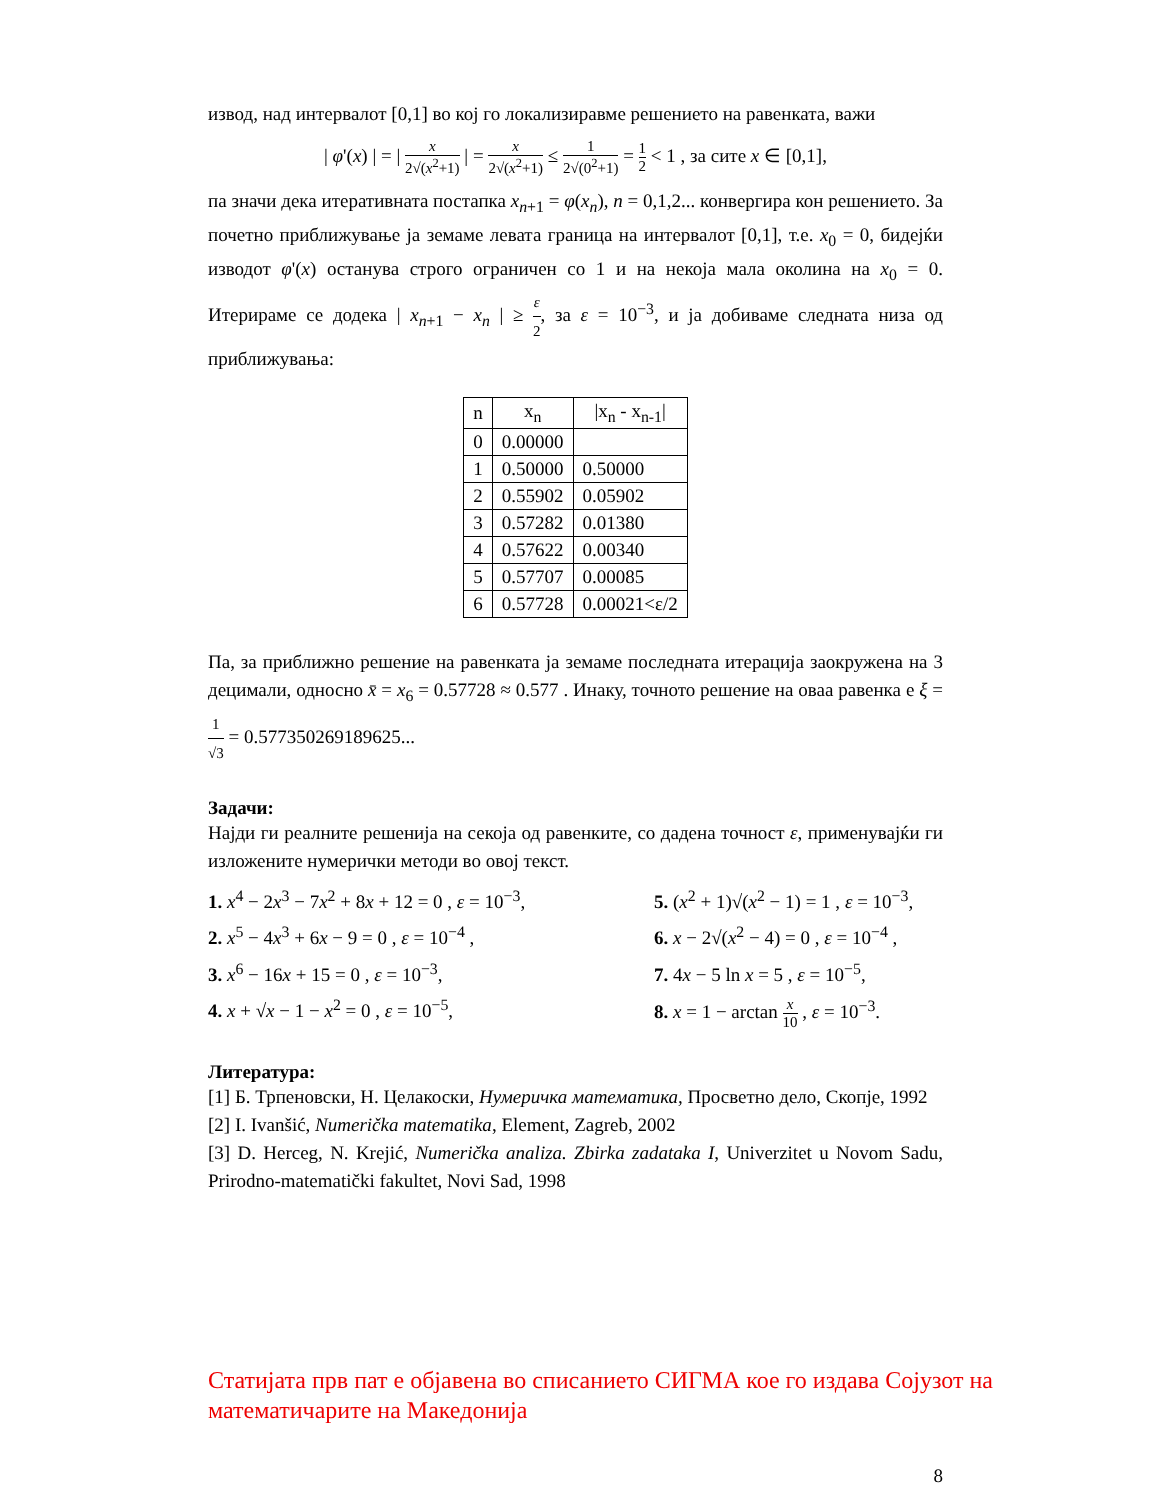извод, над интервалот [0,1] во кој го локализиравме решението на равенката, важи
| φ'(x) | = | x 2√(x<sup>2</sup>+1) | = x 2√(x<sup>2</sup>+1) ≤ 1 2√(0<sup>2</sup>+1) = 1 2 < 1 , за сите x ∈ [0,1],
па значи дека итеративната постапка x<sub>n+1</sub> = φ(x<sub>n</sub>), n = 0,1,2... конвергира кон решението. За почетно приближување ја земаме левата граница на интервалот [0,1], т.е. x<sub>0</sub> = 0, бидејќи изводот φ'(x) останува строго ограничен со 1 и на некоја мала околина на x<sub>0</sub> = 0. Итерираме се додека | x<sub>n+1</sub> − x<sub>n</sub> | ≥ ε 2, за ε = 10<sup>−3</sup>, и ја добиваме следната низа од приближувања:
| n | x<sub>n</sub> | /x<sub>n</sub> - x<sub>n-1</sub>/ |
| --- | --- | --- |
| 0 | 0.00000 | |
| 1 | 0.50000 | 0.50000 |
| 2 | 0.55902 | 0.05902 |
| 3 | 0.57282 | 0.01380 |
| 4 | 0.57622 | 0.00340 |
| 5 | 0.57707 | 0.00085 |
| 6 | 0.57728 | 0.00021<ε/2 |
Па, за приближно решение на равенката ја земаме последната итерација заокружена на 3 децимали, односно x̄ = x<sub>6</sub> = 0.57728 ≈ 0.577 . Инаку, точното решение на оваа равенка е ξ = 1 √3 = 0.577350269189625...
Задачи:
Најди ги реалните решенија на секоја од равенките, со дадена точност ε, применувајќи ги изложените нумерички методи во овој текст.
1. x<sup>4</sup> − 2x<sup>3</sup> − 7x<sup>2</sup> + 8x + 12 = 0 , ε = 10<sup>−3</sup>,
5. (x<sup>2</sup> + 1)√(x<sup>2</sup> − 1) = 1 , ε = 10<sup>−3</sup>,
2. x<sup>5</sup> − 4x<sup>3</sup> + 6x − 9 = 0 , ε = 10<sup>−4</sup> ,
6. x − 2√(x<sup>2</sup> − 4) = 0 , ε = 10<sup>−4</sup> ,
3. x<sup>6</sup> − 16x + 15 = 0 , ε = 10<sup>−3</sup>,
7. 4x − 5 ln x = 5 , ε = 10<sup>−5</sup>,
4. x + √x − 1 − x<sup>2</sup> = 0 , ε = 10<sup>−5</sup>,
8. x = 1 − arctan x 10 , ε = 10<sup>−3</sup>.
Литература:
[1] Б. Трпеновски, Н. Целакоски, Нумеричка математика, Просветно дело, Скопје, 1992
[2] I. Ivanšić, Numerička matematika, Element, Zagreb, 2002
[3] D. Herceg, N. Krejić, Numerička analiza. Zbirka zadataka I, Univerzitet u Novom Sadu, Prirodno-matematički fakultet, Novi Sad, 1998
Статијата прв пат е објавена во списанието СИГМА кое го издава Сојузот на математичарите на Македонија
8